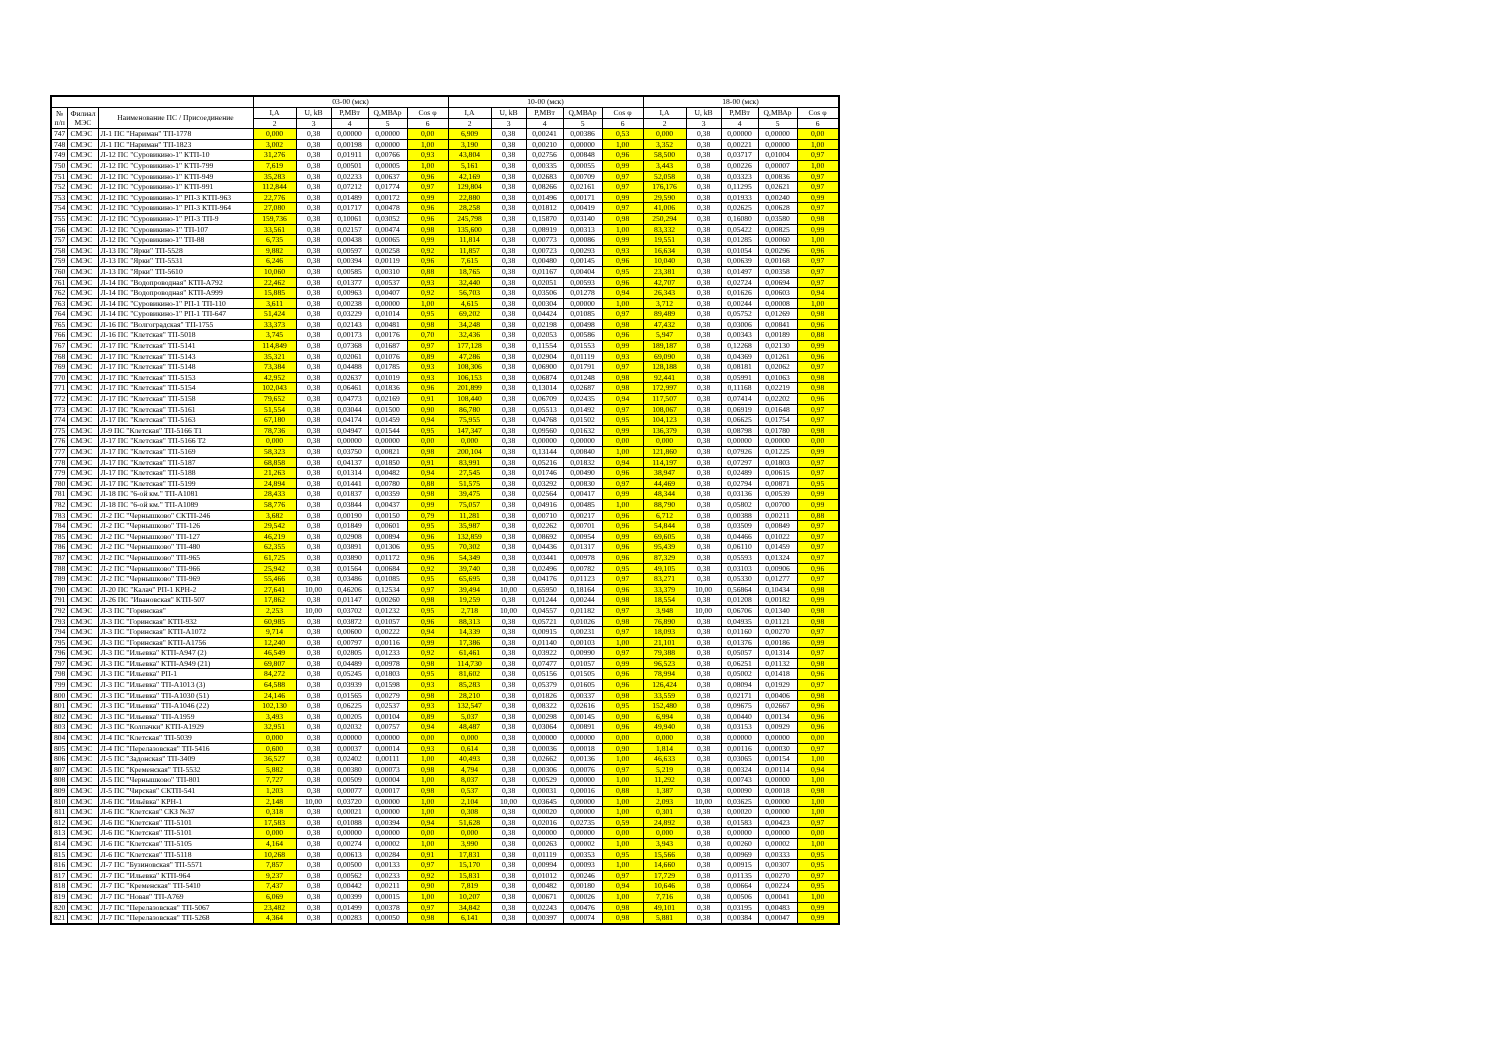| | | | 03-00 (мск) | | | | | 10-00 (мск) | | | | | 18-00 (мск) | | | | |
| --- | --- | --- | --- | --- | --- | --- | --- | --- | --- | --- | --- | --- | --- | --- | --- | --- | --- |
| № п/п | Филиал МЭС | Наименование ПС / Присоединение | I,A | U, kB | P,МВт | Q,МВАр | Cos φ | I,A | U, kB | P,МВт | Q,МВАр | Cos φ | I,A | U, kB | P,МВт | Q,МВАр | Cos φ |
| | | | 2 | 3 | 4 | 5 | 6 | 2 | 3 | 4 | 5 | 6 | 2 | 3 | 4 | 5 | 6 |
| 747 | СМЭС | Л-1 ПС "Нариман" ТП-1778 | 0,000 | 0,38 | 0,00000 | 0,00000 | 0,00 | 6,909 | 0,38 | 0,00241 | 0,00386 | 0,53 | 0,000 | 0,38 | 0,00000 | 0,00000 | 0,00 |
| 748 | СМЭС | Л-1 ПС "Нариман" ТП-1823 | 3,002 | 0,38 | 0,00198 | 0,00000 | 1,00 | 3,190 | 0,38 | 0,00210 | 0,00000 | 1,00 | 3,352 | 0,38 | 0,00221 | 0,00000 | 1,00 |
| 749 | СМЭС | Л-12 ПС "Суровикино-1" КТП-10 | 31,276 | 0,38 | 0,01911 | 0,00766 | 0,93 | 43,804 | 0,38 | 0,02756 | 0,00848 | 0,96 | 58,500 | 0,38 | 0,03717 | 0,01004 | 0,97 |
| 750 | СМЭС | Л-12 ПС "Суровикино-1" КТП-799 | 7,619 | 0,38 | 0,00501 | 0,00005 | 1,00 | 5,161 | 0,38 | 0,00335 | 0,00055 | 0,99 | 3,443 | 0,38 | 0,00226 | 0,00007 | 1,00 |
| 751 | СМЭС | Л-12 ПС "Суровикино-1" КТП-949 | 35,283 | 0,38 | 0,02233 | 0,00637 | 0,96 | 42,169 | 0,38 | 0,02683 | 0,00709 | 0,97 | 52,058 | 0,38 | 0,03323 | 0,00836 | 0,97 |
| 752 | СМЭС | Л-12 ПС "Суровикино-1" КТП-991 | 112,844 | 0,38 | 0,07212 | 0,01774 | 0,97 | 129,804 | 0,38 | 0,08266 | 0,02161 | 0,97 | 176,176 | 0,38 | 0,11295 | 0,02621 | 0,97 |
| 753 | СМЭС | Л-12 ПС "Суровикино-1" РП-3 КТП-963 | 22,776 | 0,38 | 0,01489 | 0,00172 | 0,99 | 22,880 | 0,38 | 0,01496 | 0,00171 | 0,99 | 29,590 | 0,38 | 0,01933 | 0,00240 | 0,99 |
| 754 | СМЭС | Л-12 ПС "Суровикино-1" РП-3 КТП-964 | 27,080 | 0,38 | 0,01717 | 0,00478 | 0,96 | 28,258 | 0,38 | 0,01812 | 0,00419 | 0,97 | 41,006 | 0,38 | 0,02625 | 0,00628 | 0,97 |
| 755 | СМЭС | Л-12 ПС "Суровикино-1" РП-3 ТП-9 | 159,736 | 0,38 | 0,10061 | 0,03052 | 0,96 | 245,798 | 0,38 | 0,15870 | 0,03140 | 0,98 | 250,294 | 0,38 | 0,16080 | 0,03580 | 0,98 |
| 756 | СМЭС | Л-12 ПС "Суровикино-1" ТП-107 | 33,561 | 0,38 | 0,02157 | 0,00474 | 0,98 | 135,600 | 0,38 | 0,08919 | 0,00313 | 1,00 | 83,332 | 0,38 | 0,05422 | 0,00825 | 0,99 |
| 757 | СМЭС | Л-12 ПС "Суровикино-1" ТП-88 | 6,735 | 0,38 | 0,00438 | 0,00065 | 0,99 | 11,814 | 0,38 | 0,00773 | 0,00086 | 0,99 | 19,551 | 0,38 | 0,01285 | 0,00060 | 1,00 |
| 758 | СМЭС | Л-13 ПС "Ярки" ТП-5528 | 9,882 | 0,38 | 0,00597 | 0,00258 | 0,92 | 11,857 | 0,38 | 0,00723 | 0,00293 | 0,93 | 16,634 | 0,38 | 0,01054 | 0,00296 | 0,96 |
| 759 | СМЭС | Л-13 ПС "Ярки" ТП-5531 | 6,246 | 0,38 | 0,00394 | 0,00119 | 0,96 | 7,615 | 0,38 | 0,00480 | 0,00145 | 0,96 | 10,040 | 0,38 | 0,00639 | 0,00168 | 0,97 |
| 760 | СМЭС | Л-13 ПС "Ярки" ТП-5610 | 10,060 | 0,38 | 0,00585 | 0,00310 | 0,88 | 18,765 | 0,38 | 0,01167 | 0,00404 | 0,95 | 23,381 | 0,38 | 0,01497 | 0,00358 | 0,97 |
| 761 | СМЭС | Л-14 ПС "Водопроводная" КТП-А792 | 22,462 | 0,38 | 0,01377 | 0,00537 | 0,93 | 32,440 | 0,38 | 0,02051 | 0,00593 | 0,96 | 42,707 | 0,38 | 0,02724 | 0,00694 | 0,97 |
| 762 | СМЭС | Л-14 ПС "Водопроводная" КТП-А999 | 15,885 | 0,38 | 0,00963 | 0,00407 | 0,92 | 56,703 | 0,38 | 0,03506 | 0,01278 | 0,94 | 26,343 | 0,38 | 0,01626 | 0,00603 | 0,94 |
| 763 | СМЭС | Л-14 ПС "Суровикино-1" РП-1 ТП-110 | 3,611 | 0,38 | 0,00238 | 0,00000 | 1,00 | 4,615 | 0,38 | 0,00304 | 0,00000 | 1,00 | 3,712 | 0,38 | 0,00244 | 0,00008 | 1,00 |
| 764 | СМЭС | Л-14 ПС "Суровикино-1" РП-1 ТП-647 | 51,424 | 0,38 | 0,03229 | 0,01014 | 0,95 | 69,202 | 0,38 | 0,04424 | 0,01085 | 0,97 | 89,489 | 0,38 | 0,05752 | 0,01269 | 0,98 |
| 765 | СМЭС | Л-16 ПС "Волгоградская" ТП-1755 | 33,373 | 0,38 | 0,02143 | 0,00481 | 0,98 | 34,248 | 0,38 | 0,02198 | 0,00498 | 0,98 | 47,432 | 0,38 | 0,03006 | 0,00841 | 0,96 |
| 766 | СМЭС | Л-16 ПС "Клетская" ТП-5018 | 3,745 | 0,38 | 0,00173 | 0,00176 | 0,70 | 32,436 | 0,38 | 0,02053 | 0,00586 | 0,96 | 5,947 | 0,38 | 0,00343 | 0,00189 | 0,88 |
| 767 | СМЭС | Л-17 ПС "Клетская" ТП-5141 | 114,849 | 0,38 | 0,07368 | 0,01687 | 0,97 | 177,128 | 0,38 | 0,11554 | 0,01553 | 0,99 | 189,187 | 0,38 | 0,12268 | 0,02130 | 0,99 |
| 768 | СМЭС | Л-17 ПС "Клетская" ТП-5143 | 35,321 | 0,38 | 0,02061 | 0,01076 | 0,89 | 47,286 | 0,38 | 0,02904 | 0,01119 | 0,93 | 69,090 | 0,38 | 0,04369 | 0,01261 | 0,96 |
| 769 | СМЭС | Л-17 ПС "Клетская" ТП-5148 | 73,384 | 0,38 | 0,04488 | 0,01785 | 0,93 | 108,306 | 0,38 | 0,06900 | 0,01791 | 0,97 | 128,188 | 0,38 | 0,08181 | 0,02062 | 0,97 |
| 770 | СМЭС | Л-17 ПС "Клетская" ТП-5153 | 42,952 | 0,38 | 0,02637 | 0,01019 | 0,93 | 106,153 | 0,38 | 0,06874 | 0,01248 | 0,98 | 92,441 | 0,38 | 0,05991 | 0,01063 | 0,98 |
| 771 | СМЭС | Л-17 ПС "Клетская" ТП-5154 | 102,043 | 0,38 | 0,06461 | 0,01836 | 0,96 | 201,899 | 0,38 | 0,13014 | 0,02687 | 0,98 | 172,997 | 0,38 | 0,11168 | 0,02219 | 0,98 |
| 772 | СМЭС | Л-17 ПС "Клетская" ТП-5158 | 79,652 | 0,38 | 0,04773 | 0,02169 | 0,91 | 108,440 | 0,38 | 0,06709 | 0,02435 | 0,94 | 117,507 | 0,38 | 0,07414 | 0,02202 | 0,96 |
| 773 | СМЭС | Л-17 ПС "Клетская" ТП-5161 | 51,554 | 0,38 | 0,03044 | 0,01500 | 0,90 | 86,780 | 0,38 | 0,05513 | 0,01492 | 0,97 | 108,067 | 0,38 | 0,06919 | 0,01648 | 0,97 |
| 774 | СМЭС | Л-17 ПС "Клетская" ТП-5163 | 67,180 | 0,38 | 0,04174 | 0,01459 | 0,94 | 75,955 | 0,38 | 0,04768 | 0,01502 | 0,95 | 104,123 | 0,38 | 0,06625 | 0,01754 | 0,97 |
| 775 | СМЭС | Л-9 ПС "Клетская" ТП-5166 Т1 | 78,736 | 0,38 | 0,04947 | 0,01544 | 0,95 | 147,347 | 0,38 | 0,09560 | 0,01632 | 0,99 | 136,379 | 0,38 | 0,08798 | 0,01780 | 0,98 |
| 776 | СМЭС | Л-17 ПС "Клетская" ТП-5166 Т2 | 0,000 | 0,38 | 0,00000 | 0,00000 | 0,00 | 0,000 | 0,38 | 0,00000 | 0,00000 | 0,00 | 0,000 | 0,38 | 0,00000 | 0,00000 | 0,00 |
| 777 | СМЭС | Л-17 ПС "Клетская" ТП-5169 | 58,323 | 0,38 | 0,03750 | 0,00821 | 0,98 | 200,104 | 0,38 | 0,13144 | 0,00840 | 1,00 | 121,860 | 0,38 | 0,07926 | 0,01225 | 0,99 |
| 778 | СМЭС | Л-17 ПС "Клетская" ТП-5187 | 68,858 | 0,38 | 0,04137 | 0,01850 | 0,91 | 83,991 | 0,38 | 0,05216 | 0,01832 | 0,94 | 114,197 | 0,38 | 0,07297 | 0,01803 | 0,97 |
| 779 | СМЭС | Л-17 ПС "Клетская" ТП-5188 | 21,263 | 0,38 | 0,01314 | 0,00482 | 0,94 | 27,545 | 0,38 | 0,01746 | 0,00490 | 0,96 | 38,947 | 0,38 | 0,02489 | 0,00615 | 0,97 |
| 780 | СМЭС | Л-17 ПС "Клетская" ТП-5199 | 24,894 | 0,38 | 0,01441 | 0,00780 | 0,88 | 51,575 | 0,38 | 0,03292 | 0,00830 | 0,97 | 44,469 | 0,38 | 0,02794 | 0,00871 | 0,95 |
| 781 | СМЭС | Л-18 ПС "6-ой км." ТП-А1081 | 28,433 | 0,38 | 0,01837 | 0,00359 | 0,98 | 39,475 | 0,38 | 0,02564 | 0,00417 | 0,99 | 48,344 | 0,38 | 0,03136 | 0,00539 | 0,99 |
| 782 | СМЭС | Л-18 ПС "6-ой км." ТП-А1089 | 58,776 | 0,38 | 0,03844 | 0,00437 | 0,99 | 75,057 | 0,38 | 0,04916 | 0,00485 | 1,00 | 88,790 | 0,38 | 0,05802 | 0,00700 | 0,99 |
| 783 | СМЭС | Л-2 ПС "Чернышково" СКТП-246 | 3,682 | 0,38 | 0,00190 | 0,00150 | 0,79 | 11,281 | 0,38 | 0,00710 | 0,00217 | 0,96 | 6,712 | 0,38 | 0,00388 | 0,00211 | 0,88 |
| 784 | СМЭС | Л-2 ПС "Чернышково" ТП-126 | 29,542 | 0,38 | 0,01849 | 0,00601 | 0,95 | 35,987 | 0,38 | 0,02262 | 0,00701 | 0,96 | 54,844 | 0,38 | 0,03509 | 0,00849 | 0,97 |
| 785 | СМЭС | Л-2 ПС "Чернышково" ТП-127 | 46,219 | 0,38 | 0,02908 | 0,00894 | 0,96 | 132,859 | 0,38 | 0,08692 | 0,00954 | 0,99 | 69,605 | 0,38 | 0,04466 | 0,01022 | 0,97 |
| 786 | СМЭС | Л-2 ПС "Чернышково" ТП-480 | 62,355 | 0,38 | 0,03891 | 0,01306 | 0,95 | 70,302 | 0,38 | 0,04436 | 0,01317 | 0,96 | 95,439 | 0,38 | 0,06110 | 0,01459 | 0,97 |
| 787 | СМЭС | Л-2 ПС "Чернышково" ТП-965 | 61,725 | 0,38 | 0,03890 | 0,01172 | 0,96 | 54,349 | 0,38 | 0,03441 | 0,00978 | 0,96 | 87,329 | 0,38 | 0,05593 | 0,01324 | 0,97 |
| 788 | СМЭС | Л-2 ПС "Чернышково" ТП-966 | 25,942 | 0,38 | 0,01564 | 0,00684 | 0,92 | 39,740 | 0,38 | 0,02496 | 0,00782 | 0,95 | 49,105 | 0,38 | 0,03103 | 0,00906 | 0,96 |
| 789 | СМЭС | Л-2 ПС "Чернышково" ТП-969 | 55,466 | 0,38 | 0,03486 | 0,01085 | 0,95 | 65,695 | 0,38 | 0,04176 | 0,01123 | 0,97 | 83,271 | 0,38 | 0,05330 | 0,01277 | 0,97 |
| 790 | СМЭС | Л-20 ПС "Калач" РП-1 КРН-2 | 27,641 | 10,00 | 0,46206 | 0,12534 | 0,97 | 39,494 | 10,00 | 0,65950 | 0,18164 | 0,96 | 33,379 | 10,00 | 0,56864 | 0,10434 | 0,98 |
| 791 | СМЭС | Л-26 ПС "Ивановская" КТП-507 | 17,862 | 0,38 | 0,01147 | 0,00260 | 0,98 | 19,259 | 0,38 | 0,01244 | 0,00244 | 0,98 | 18,554 | 0,38 | 0,01208 | 0,00182 | 0,99 |
| 792 | СМЭС | Л-3 ПС "Горинская" | 2,253 | 10,00 | 0,03702 | 0,01232 | 0,95 | 2,718 | 10,00 | 0,04557 | 0,01182 | 0,97 | 3,948 | 10,00 | 0,06706 | 0,01340 | 0,98 |
| 793 | СМЭС | Л-3 ПС "Горинская" КТП-932 | 60,985 | 0,38 | 0,03872 | 0,01057 | 0,96 | 88,313 | 0,38 | 0,05721 | 0,01026 | 0,98 | 76,890 | 0,38 | 0,04935 | 0,01121 | 0,98 |
| 794 | СМЭС | Л-3 ПС "Горинская" КТП-А1072 | 9,714 | 0,38 | 0,00600 | 0,00222 | 0,94 | 14,339 | 0,38 | 0,00915 | 0,00231 | 0,97 | 18,093 | 0,38 | 0,01160 | 0,00270 | 0,97 |
| 795 | СМЭС | Л-3 ПС "Горинская" КТП-А1756 | 12,240 | 0,38 | 0,00797 | 0,00116 | 0,99 | 17,386 | 0,38 | 0,01140 | 0,00103 | 1,00 | 21,101 | 0,38 | 0,01376 | 0,00186 | 0,99 |
| 796 | СМЭС | Л-3 ПС "Ильевка" КТП-А947 (2) | 46,549 | 0,38 | 0,02805 | 0,01233 | 0,92 | 61,461 | 0,38 | 0,03922 | 0,00990 | 0,97 | 79,388 | 0,38 | 0,05057 | 0,01314 | 0,97 |
| 797 | СМЭС | Л-3 ПС "Ильевка" КТП-А949 (21) | 69,807 | 0,38 | 0,04489 | 0,00978 | 0,98 | 114,730 | 0,38 | 0,07477 | 0,01057 | 0,99 | 96,523 | 0,38 | 0,06251 | 0,01132 | 0,98 |
| 798 | СМЭС | Л-3 ПС "Ильевка" РП-1 | 84,272 | 0,38 | 0,05245 | 0,01803 | 0,95 | 81,602 | 0,38 | 0,05156 | 0,01505 | 0,96 | 78,994 | 0,38 | 0,05002 | 0,01418 | 0,96 |
| 799 | СМЭС | Л-3 ПС "Ильевка" ТП-А1013 (3) | 64,588 | 0,38 | 0,03939 | 0,01598 | 0,93 | 85,283 | 0,38 | 0,05379 | 0,01605 | 0,96 | 126,424 | 0,38 | 0,08094 | 0,01929 | 0,97 |
| 800 | СМЭС | Л-3 ПС "Ильевка" ТП-А1030 (51) | 24,146 | 0,38 | 0,01565 | 0,00279 | 0,98 | 28,210 | 0,38 | 0,01826 | 0,00337 | 0,98 | 33,559 | 0,38 | 0,02171 | 0,00406 | 0,98 |
| 801 | СМЭС | Л-3 ПС "Ильевка" ТП-А1046 (22) | 102,130 | 0,38 | 0,06225 | 0,02537 | 0,93 | 132,547 | 0,38 | 0,08322 | 0,02616 | 0,95 | 152,480 | 0,38 | 0,09675 | 0,02667 | 0,96 |
| 802 | СМЭС | Л-3 ПС "Ильевка" ТП-А1959 | 3,493 | 0,38 | 0,00205 | 0,00104 | 0,89 | 5,037 | 0,38 | 0,00298 | 0,00145 | 0,90 | 6,994 | 0,38 | 0,00440 | 0,00134 | 0,96 |
| 803 | СМЭС | Л-3 ПС "Колпачки" КТП-А1929 | 32,951 | 0,38 | 0,02032 | 0,00757 | 0,94 | 48,487 | 0,38 | 0,03064 | 0,00891 | 0,96 | 49,940 | 0,38 | 0,03153 | 0,00929 | 0,96 |
| 804 | СМЭС | Л-4 ПС "Клетская" ТП-5039 | 0,000 | 0,38 | 0,00000 | 0,00000 | 0,00 | 0,000 | 0,38 | 0,00000 | 0,00000 | 0,00 | 0,000 | 0,38 | 0,00000 | 0,00000 | 0,00 |
| 805 | СМЭС | Л-4 ПС "Перелазовская" ТП-5416 | 0,600 | 0,38 | 0,00037 | 0,00014 | 0,93 | 0,614 | 0,38 | 0,00036 | 0,00018 | 0,90 | 1,814 | 0,38 | 0,00116 | 0,00030 | 0,97 |
| 806 | СМЭС | Л-5 ПС "Задонская" ТП-3409 | 36,527 | 0,38 | 0,02402 | 0,00111 | 1,00 | 40,493 | 0,38 | 0,02662 | 0,00136 | 1,00 | 46,633 | 0,38 | 0,03065 | 0,00154 | 1,00 |
| 807 | СМЭС | Л-5 ПС "Кременская" ТП-5532 | 5,882 | 0,38 | 0,00380 | 0,00073 | 0,98 | 4,794 | 0,38 | 0,00306 | 0,00076 | 0,97 | 5,219 | 0,38 | 0,00324 | 0,00114 | 0,94 |
| 808 | СМЭС | Л-5 ПС "Чернышково" ТП-801 | 7,727 | 0,38 | 0,00509 | 0,00004 | 1,00 | 8,037 | 0,38 | 0,00529 | 0,00000 | 1,00 | 11,292 | 0,38 | 0,00743 | 0,00000 | 1,00 |
| 809 | СМЭС | Л-5 ПС "Чирская" СКТП-541 | 1,203 | 0,38 | 0,00077 | 0,00017 | 0,98 | 0,537 | 0,38 | 0,00031 | 0,00016 | 0,88 | 1,387 | 0,38 | 0,00090 | 0,00018 | 0,98 |
| 810 | СМЭС | Л-6 ПС "Ильёвка" КРН-1 | 2,148 | 10,00 | 0,03720 | 0,00000 | 1,00 | 2,104 | 10,00 | 0,03645 | 0,00000 | 1,00 | 2,093 | 10,00 | 0,03625 | 0,00000 | 1,00 |
| 811 | СМЭС | Л-6 ПС "Клетская" СКЗ №37 | 0,318 | 0,38 | 0,00021 | 0,00000 | 1,00 | 0,308 | 0,38 | 0,00020 | 0,00000 | 1,00 | 0,301 | 0,38 | 0,00020 | 0,00000 | 1,00 |
| 812 | СМЭС | Л-6 ПС "Клетская" ТП-5101 | 17,583 | 0,38 | 0,01088 | 0,00394 | 0,94 | 51,628 | 0,38 | 0,02016 | 0,02735 | 0,59 | 24,892 | 0,38 | 0,01583 | 0,00423 | 0,97 |
| 813 | СМЭС | Л-6 ПС "Клетская" ТП-5101 | 0,000 | 0,38 | 0,00000 | 0,00000 | 0,00 | 0,000 | 0,38 | 0,00000 | 0,00000 | 0,00 | 0,000 | 0,38 | 0,00000 | 0,00000 | 0,00 |
| 814 | СМЭС | Л-6 ПС "Клетская" ТП-5105 | 4,164 | 0,38 | 0,00274 | 0,00002 | 1,00 | 3,990 | 0,38 | 0,00263 | 0,00002 | 1,00 | 3,943 | 0,38 | 0,00260 | 0,00002 | 1,00 |
| 815 | СМЭС | Л-6 ПС "Клетская" ТП-5118 | 10,268 | 0,38 | 0,00613 | 0,00284 | 0,91 | 17,831 | 0,38 | 0,01119 | 0,00353 | 0,95 | 15,566 | 0,38 | 0,00969 | 0,00333 | 0,95 |
| 816 | СМЭС | Л-7 ПС "Бузиновская" ТП-5571 | 7,857 | 0,38 | 0,00500 | 0,00133 | 0,97 | 15,170 | 0,38 | 0,00994 | 0,00093 | 1,00 | 14,660 | 0,38 | 0,00915 | 0,00307 | 0,95 |
| 817 | СМЭС | Л-7 ПС "Ильевка" КТП-964 | 9,237 | 0,38 | 0,00562 | 0,00233 | 0,92 | 15,831 | 0,38 | 0,01012 | 0,00246 | 0,97 | 17,729 | 0,38 | 0,01135 | 0,00270 | 0,97 |
| 818 | СМЭС | Л-7 ПС "Кременская" ТП-5410 | 7,437 | 0,38 | 0,00442 | 0,00211 | 0,90 | 7,819 | 0,38 | 0,00482 | 0,00180 | 0,94 | 10,646 | 0,38 | 0,00664 | 0,00224 | 0,95 |
| 819 | СМЭС | Л-7 ПС "Новая" ТП-А769 | 6,069 | 0,38 | 0,00399 | 0,00015 | 1,00 | 10,207 | 0,38 | 0,00671 | 0,00026 | 1,00 | 7,716 | 0,38 | 0,00506 | 0,00041 | 1,00 |
| 820 | СМЭС | Л-7 ПС "Перелазовская" ТП-5067 | 23,482 | 0,38 | 0,01499 | 0,00378 | 0,97 | 34,842 | 0,38 | 0,02243 | 0,00476 | 0,98 | 49,101 | 0,38 | 0,03195 | 0,00483 | 0,99 |
| 821 | СМЭС | Л-7 ПС "Перелазовская" ТП-5268 | 4,364 | 0,38 | 0,00283 | 0,00050 | 0,98 | 6,141 | 0,38 | 0,00397 | 0,00074 | 0,98 | 5,881 | 0,38 | 0,00384 | 0,00047 | 0,99 |